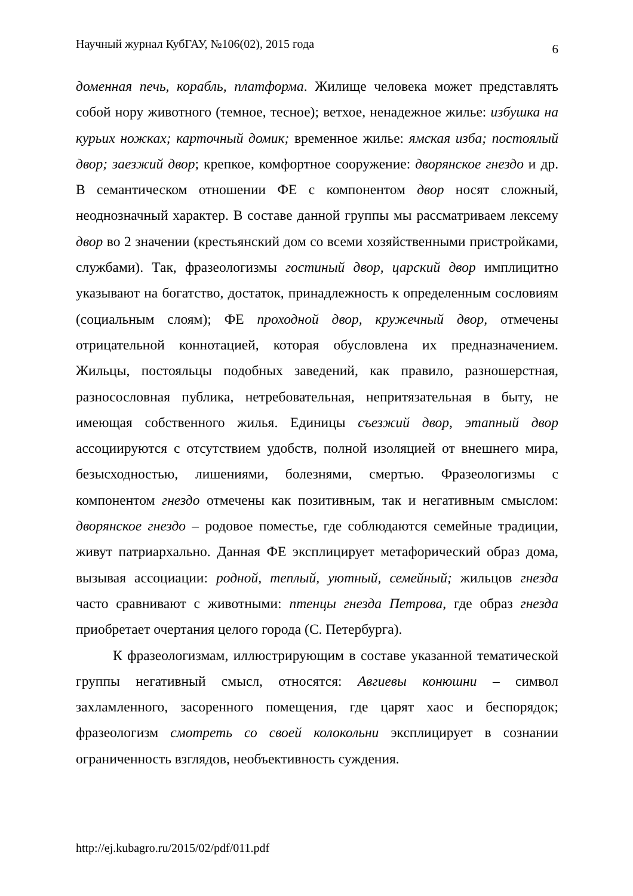Научный журнал КубГАУ, №106(02), 2015 года 6
доменная печь, корабль, платформа. Жилище человека может представлять собой нору животного (темное, тесное); ветхое, ненадежное жилье: избушка на курьих ножках; карточный домик; временное жилье: ямская изба; постоялый двор; заезжий двор; крепкое, комфортное сооружение: дворянское гнездо и др. В семантическом отношении ФЕ с компонентом двор носят сложный, неоднозначный характер. В составе данной группы мы рассматриваем лексему двор во 2 значении (крестьянский дом со всеми хозяйственными пристройками, службами). Так, фразеологизмы гостиный двор, царский двор имплицитно указывают на богатство, достаток, принадлежность к определенным сословиям (социальным слоям); ФЕ проходной двор, кружечный двор, отмечены отрицательной коннотацией, которая обусловлена их предназначением. Жильцы, постояльцы подобных заведений, как правило, разношерстная, разносословная публика, нетребовательная, непритязательная в быту, не имеющая собственного жилья. Единицы съезжий двор, этапный двор ассоциируются с отсутствием удобств, полной изоляцией от внешнего мира, безысходностью, лишениями, болезнями, смертью. Фразеологизмы с компонентом гнездо отмечены как позитивным, так и негативным смыслом: дворянское гнездо – родовое поместье, где соблюдаются семейные традиции, живут патриархально. Данная ФЕ эксплицирует метафорический образ дома, вызывая ассоциации: родной, теплый, уютный, семейный; жильцов гнезда часто сравнивают с животными: птенцы гнезда Петрова, где образ гнезда приобретает очертания целого города (С. Петербурга).
К фразеологизмам, иллюстрирующим в составе указанной тематической группы негативный смысл, относятся: Авгиевы конюшни – символ захламленного, засоренного помещения, где царят хаос и беспорядок; фразеологизм смотреть со своей колокольни эксплицирует в сознании ограниченность взглядов, необъективность суждения.
http://ej.kubagro.ru/2015/02/pdf/011.pdf